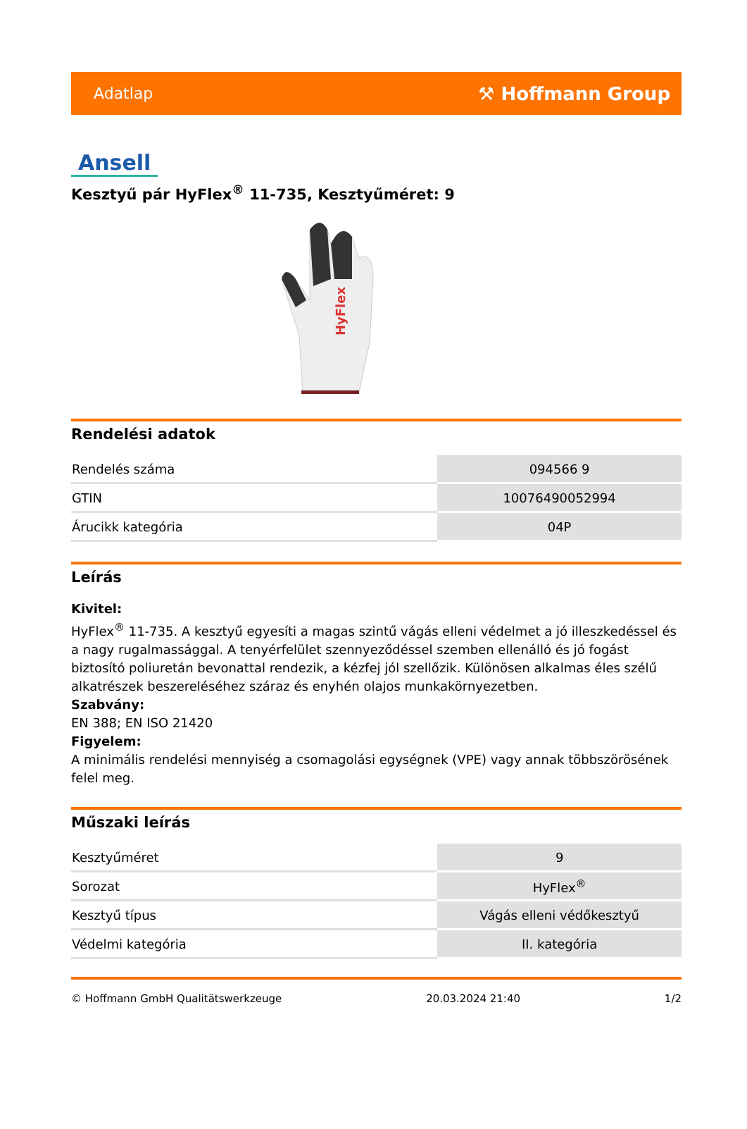Adatlap ⚒ Hoffmann Group
Ansell
Kesztyű pár HyFlex<sup>®</sup> 11-735, Kesztyűméret: 9
HyFlex
Rendelési adatok
| Rendelés száma | 094566 9 |
| GTIN | 10076490052994 |
| Árucikk kategória | 04P |
Leírás
Kivitel:
HyFlex<sup>®</sup> 11-735. A kesztyű egyesíti a magas szintű vágás elleni védelmet a jó illeszkedéssel és a nagy rugalmassággal. A tenyérfelület szennyeződéssel szemben ellenálló és jó fogást biztosító poliuretán bevonattal rendezik, a kézfej jól szellőzik. Különösen alkalmas éles szélű alkatrészek beszereléséhez száraz és enyhén olajos munkakörnyezetben.
Szabvány:
EN 388; EN ISO 21420
Figyelem:
A minimális rendelési mennyiség a csomagolási egységnek (VPE) vagy annak többszörösének felel meg.
Műszaki leírás
| Kesztyűméret | 9 |
| Sorozat | HyFlex<sup>®</sup> |
| Kesztyű típus | Vágás elleni védőkesztyű |
| Védelmi kategória | II. kategória |
© Hoffmann GmbH Qualitätswerkzeuge 20.03.2024 21:40 1/2